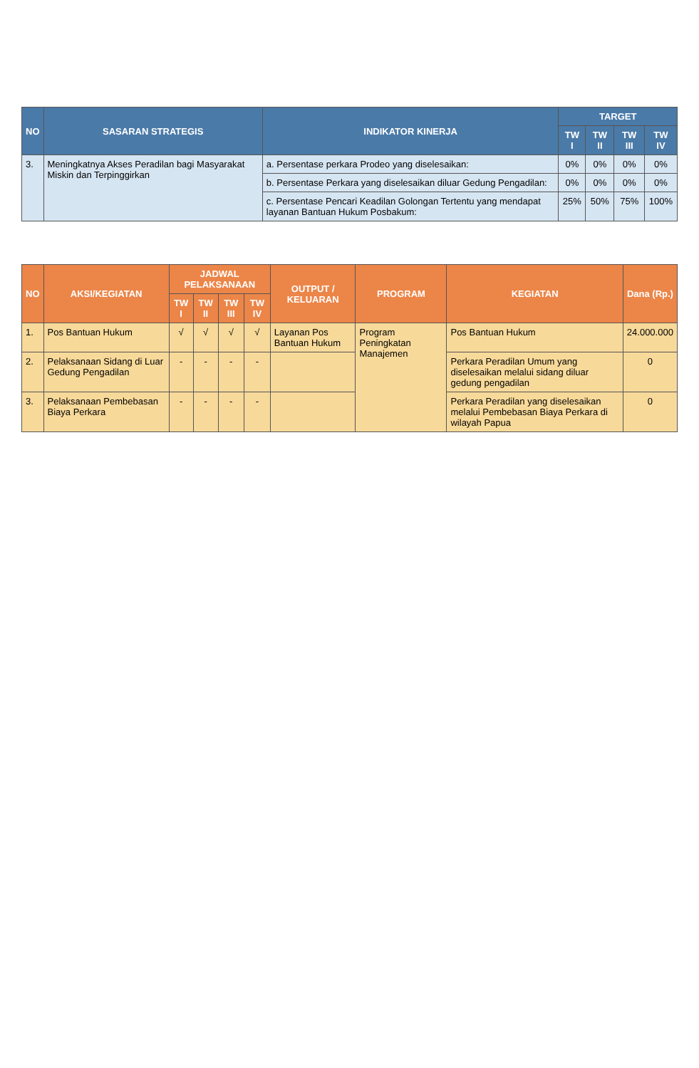| NO | SASARAN STRATEGIS | INDIKATOR KINERJA | TARGET | | | |
| --- | --- | --- | --- | --- | --- | --- |
| | | | TW I | TW II | TW III | TW IV |
| 3. | Meningkatnya Akses Peradilan bagi Masyarakat Miskin dan Terpinggirkan | a. Persentase perkara Prodeo yang diselesaikan: | 0% | 0% | 0% | 0% |
| | | b. Persentase Perkara yang diselesaikan diluar Gedung Pengadilan: | 0% | 0% | 0% | 0% |
| | | c. Persentase Pencari Keadilan Golongan Tertentu yang mendapat layanan Bantuan Hukum Posbakum: | 25% | 50% | 75% | 100% |
| NO | AKSI/KEGIATAN | JADWAL PELAKSANAAN | | | | OUTPUT / KELUARAN | PROGRAM | KEGIATAN | Dana (Rp.) |
| --- | --- | --- | --- | --- | --- | --- | --- | --- | --- |
| | | TW I | TW II | TW III | TW IV | | | | |
| 1. | Pos Bantuan Hukum | √ | √ | √ | √ | Layanan Pos Bantuan Hukum | Program Peningkatan Manajemen | Pos Bantuan Hukum | 24.000.000 |
| 2. | Pelaksanaan Sidang di Luar Gedung Pengadilan | - | - | - | - | | | Perkara Peradilan Umum yang diselesaikan melalui sidang diluar gedung pengadilan | 0 |
| 3. | Pelaksanaan Pembebasan Biaya Perkara | - | - | - | - | | | Perkara Peradilan yang diselesaikan melalui Pembebasan Biaya Perkara di wilayah Papua | 0 |